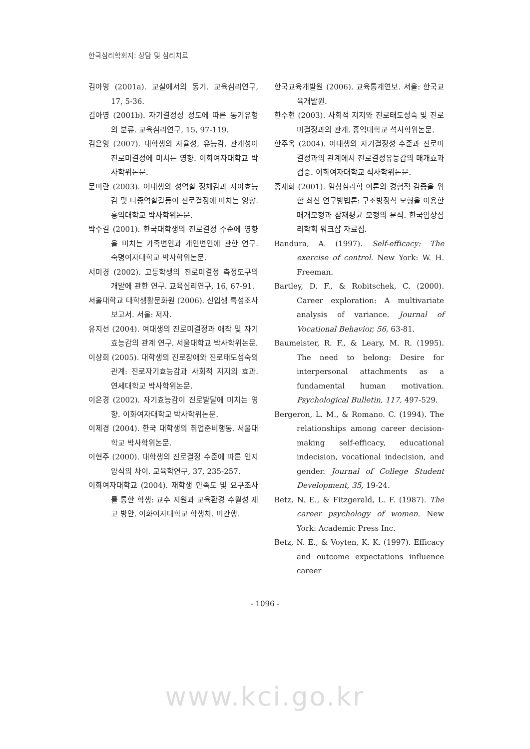한국심리학회지: 상담 및 심리치료
김아영 (2001a). 교실에서의 동기. 교육심리연구, 17, 5-36.
김아영 (2001b). 자기결정성 정도에 따른 동기유형의 분류. 교육심리연구, 15, 97-119.
김은영 (2007). 대학생의 자율성, 유능감, 관계성이 진로미결정에 미치는 영향. 이화여자대학교 박사학위논문.
문미란 (2003). 여대생의 성역할 정체감과 자아효능감 및 다중역할갈등이 진로결정에 미치는 영향. 홍익대학교 박사학위논문.
박수길 (2001). 한국대학생의 진로결정 수준에 영향을 미치는 가족변인과 개인변인에 관한 연구. 숙명여자대학교 박사학위논문.
서미경 (2002). 고등학생의 진로미결정 측정도구의 개발에 관한 연구. 교육심리연구, 16, 67-91.
서울대학교 대학생활문화원 (2006). 신입생 특성조사 보고서. 서울: 저자.
유지선 (2004). 여대생의 진로미결정과 애착 및 자기효능감의 관계 연구. 서울대학교 박사학위논문.
이상희 (2005). 대학생의 진로장애와 진로태도성숙의 관계: 진로자기효능감과 사회적 지지의 효과. 연세대학교 박사학위논문.
이은경 (2002). 자기효능감이 진로발달에 미치는 영향. 이화여자대학교 박사학위논문.
이제경 (2004). 한국 대학생의 취업준비행동. 서울대학교 박사학위논문.
이현주 (2000). 대학생의 진로결정 수준에 따른 인지양식의 차이. 교육학연구, 37, 235-257.
이화여자대학교 (2004). 재학생 만족도 및 요구조사를 통한 학생: 교수 지원과 교육환경 수월성 제고 방안. 이화여자대학교 학생처. 미간행.
한국교육개발원 (2006). 교육통계연보. 서울: 한국교육개발원.
한수현 (2003). 사회적 지지와 진로태도성숙 및 진로미결정과의 관계. 홍익대학교 석사학위논문.
한주옥 (2004). 여대생의 자기결정성 수준과 진로미결정과의 관계에서 진로결정유능감의 매개효과 검증. 이화여자대학교 석사학위논문.
홍세희 (2001). 임상심리학 이론의 경험적 검증을 위한 최신 연구방법론: 구조방정식 모형을 이용한 매개모형과 잠재평균 모형의 분석. 한국임상심리학회 워크샵 자료집.
Bandura, A. (1997). Self-efficacy: The exercise of control. New York: W. H. Freeman.
Bartley, D. F., & Robitschek, C. (2000). Career exploration: A multivariate analysis of variance. Journal of Vocational Behavior, 56, 63-81.
Baumeister, R. F., & Leary, M. R. (1995). The need to belong: Desire for interpersonal attachments as a fundamental human motivation. Psychological Bulletin, 117, 497-529.
Bergeron, L. M., & Romano. C. (1994). The relationships among career decision-making self-efficacy, educational indecision, vocational indecision, and gender. Journal of College Student Development, 35, 19-24.
Betz, N. E., & Fitzgerald, L. F. (1987). The career psychology of women. New York: Academic Press Inc.
Betz, N. E., & Voyten, K. K. (1997). Efficacy and outcome expectations influence career
- 1096 -
www.kci.go.kr